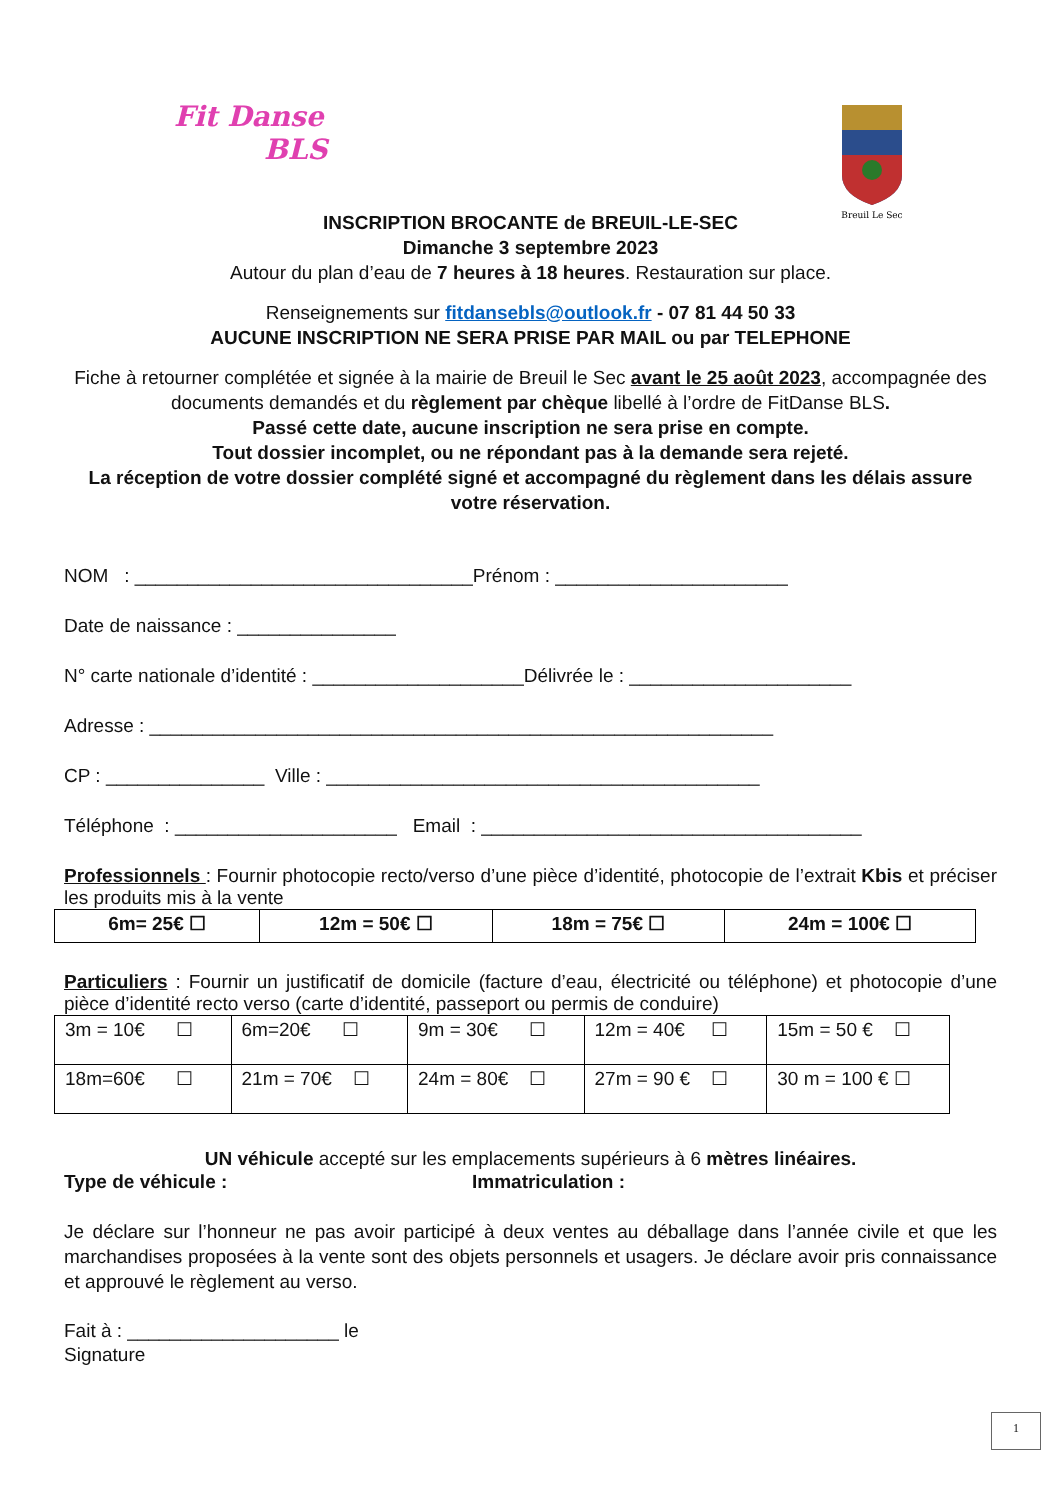Fit Danse
BLS
Breuil Le Sec
INSCRIPTION BROCANTE de BREUIL-LE-SEC
Dimanche 3 septembre 2023
Autour du plan d’eau de 7 heures à 18 heures. Restauration sur place.
Renseignements sur fitdansebls@outlook.fr - 07 81 44 50 33
AUCUNE INSCRIPTION NE SERA PRISE PAR MAIL ou par TELEPHONE
Fiche à retourner complétée et signée à la mairie de Breuil le Sec avant le 25 août 2023, accompagnée des documents demandés et du règlement par chèque libellé à l’ordre de FitDanse BLS.
Passé cette date, aucune inscription ne sera prise en compte.
Tout dossier incomplet, ou ne répondant pas à la demande sera rejeté.
La réception de votre dossier complété signé et accompagné du règlement dans les délais assure votre réservation.
NOM : ________________________________Prénom : ______________________
Date de naissance : _______________
N° carte nationale d’identité : ____________________Délivrée le : _____________________
Adresse : ___________________________________________________________
CP : _______________ Ville : _________________________________________
Téléphone : _____________________ Email : ____________________________________
Professionnels : Fournir photocopie recto/verso d’une pièce d’identité, photocopie de l’extrait Kbis et préciser les produits mis à la vente
| 6m= 25€ ☐ | 12m = 50€ ☐ | 18m = 75€ ☐ | 24m = 100€ ☐ |
Particuliers : Fournir un justificatif de domicile (facture d’eau, électricité ou téléphone) et photocopie d’une pièce d’identité recto verso (carte d’identité, passeport ou permis de conduire)
| 3m = 10€ ☐ | 6m=20€ ☐ | 9m = 30€ ☐ | 12m = 40€ ☐ | 15m = 50 € ☐ |
| 18m=60€ ☐ | 21m = 70€ ☐ | 24m = 80€ ☐ | 27m = 90 € ☐ | 30 m = 100 € ☐ |
UN véhicule accepté sur les emplacements supérieurs à 6 mètres linéaires.
Type de véhicule : Immatriculation :
Je déclare sur l’honneur ne pas avoir participé à deux ventes au déballage dans l’année civile et que les marchandises proposées à la vente sont des objets personnels et usagers. Je déclare avoir pris connaissance et approuvé le règlement au verso.
Fait à : ____________________ le
Signature
1